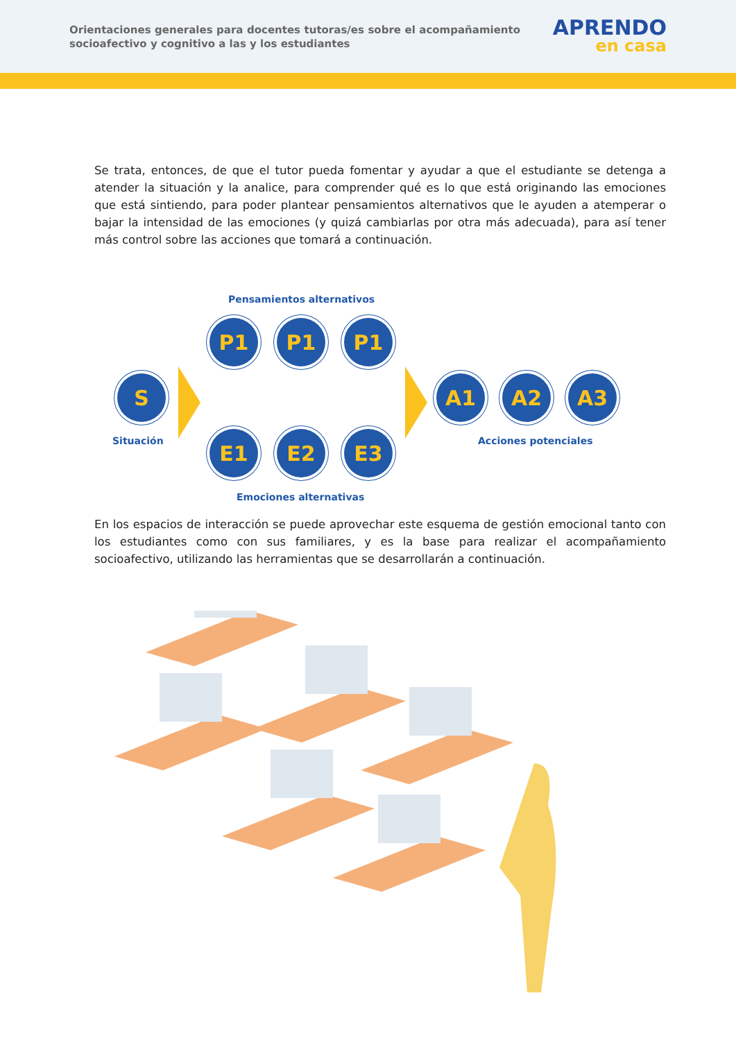Orientaciones generales para docentes tutoras/es sobre el acompañamiento socioafectivo y cognitivo a las y los estudiantes
APRENDO
en casa
Se trata, entonces, de que el tutor pueda fomentar y ayudar a que el estudiante se detenga a atender la situación y la analice, para comprender qué es lo que está originando las emociones que está sintiendo, para poder plantear pensamientos alternativos que le ayuden a atemperar o bajar la intensidad de las emociones (y quizá cambiarlas por otra más adecuada), para así tener más control sobre las acciones que tomará a continuación.
Pensamientos alternativos
P1 P1 P1
S A1 A2 A3
Situación Acciones potenciales
E1 E2 E3
Emociones alternativas
En los espacios de interacción se puede aprovechar este esquema de gestión emocional tanto con los estudiantes como con sus familiares, y es la base para realizar el acompañamiento socioafectivo, utilizando las herramientas que se desarrollarán a continuación.